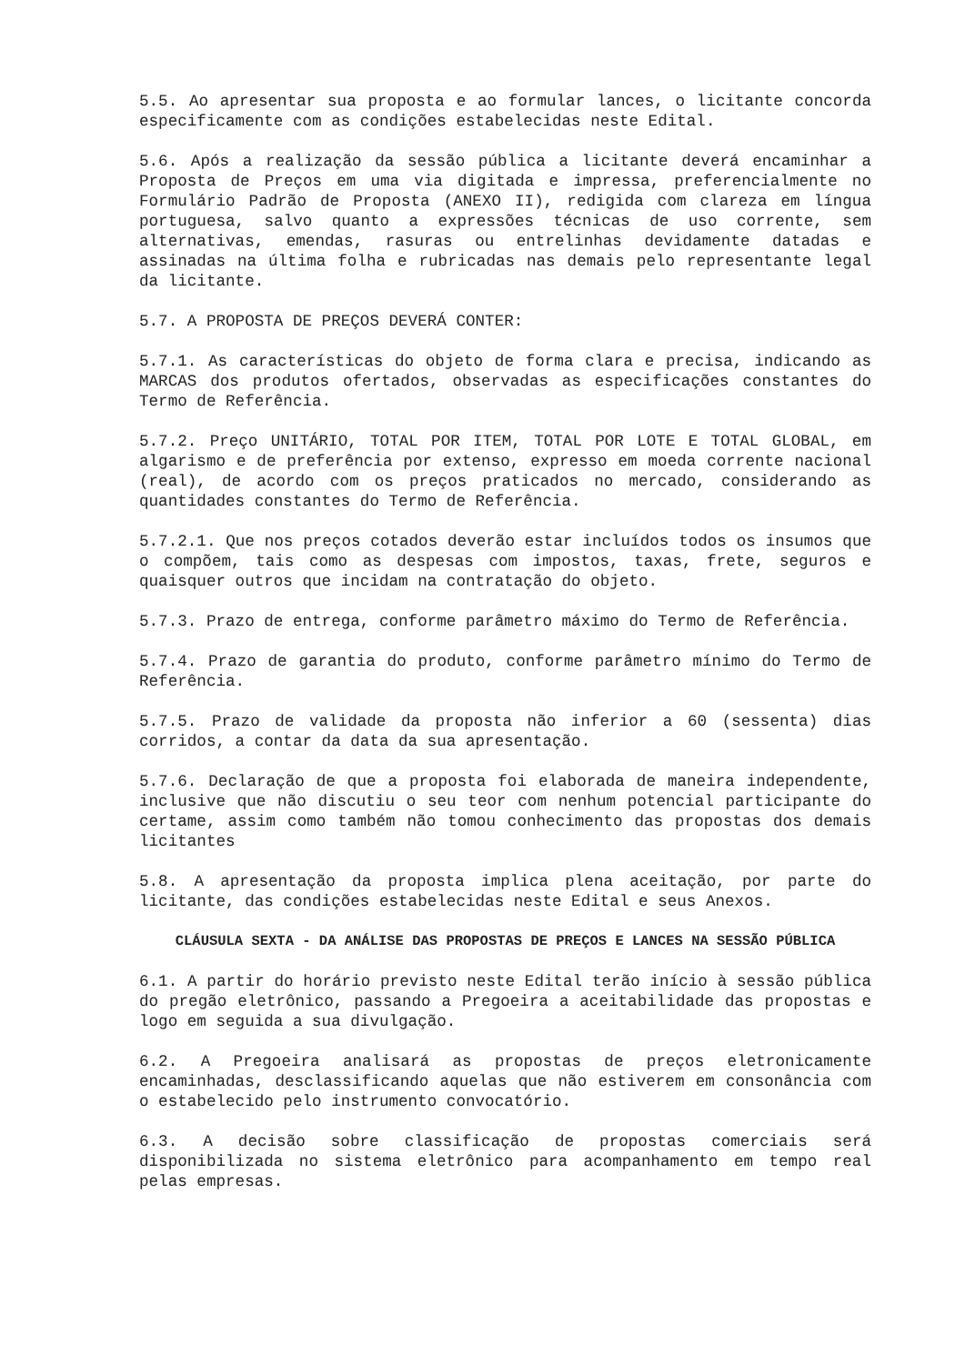5.5. Ao apresentar sua proposta e ao formular lances, o licitante concorda especificamente com as condições estabelecidas neste Edital.
5.6. Após a realização da sessão pública a licitante deverá encaminhar a Proposta de Preços em uma via digitada e impressa, preferencialmente no Formulário Padrão de Proposta (ANEXO II), redigida com clareza em língua portuguesa, salvo quanto a expressões técnicas de uso corrente, sem alternativas, emendas, rasuras ou entrelinhas devidamente datadas e assinadas na última folha e rubricadas nas demais pelo representante legal da licitante.
5.7. A PROPOSTA DE PREÇOS DEVERÁ CONTER:
5.7.1. As características do objeto de forma clara e precisa, indicando as MARCAS dos produtos ofertados, observadas as especificações constantes do Termo de Referência.
5.7.2. Preço UNITÁRIO, TOTAL POR ITEM, TOTAL POR LOTE E TOTAL GLOBAL, em algarismo e de preferência por extenso, expresso em moeda corrente nacional (real), de acordo com os preços praticados no mercado, considerando as quantidades constantes do Termo de Referência.
5.7.2.1. Que nos preços cotados deverão estar incluídos todos os insumos que o compõem, tais como as despesas com impostos, taxas, frete, seguros e quaisquer outros que incidam na contratação do objeto.
5.7.3. Prazo de entrega, conforme parâmetro máximo do Termo de Referência.
5.7.4. Prazo de garantia do produto, conforme parâmetro mínimo do Termo de Referência.
5.7.5. Prazo de validade da proposta não inferior a 60 (sessenta) dias corridos, a contar da data da sua apresentação.
5.7.6. Declaração de que a proposta foi elaborada de maneira independente, inclusive que não discutiu o seu teor com nenhum potencial participante do certame, assim como também não tomou conhecimento das propostas dos demais licitantes
5.8. A apresentação da proposta implica plena aceitação, por parte do licitante, das condições estabelecidas neste Edital e seus Anexos.
CLÁUSULA SEXTA - DA ANÁLISE DAS PROPOSTAS DE PREÇOS E LANCES NA SESSÃO PÚBLICA
6.1. A partir do horário previsto neste Edital terão início à sessão pública do pregão eletrônico, passando a Pregoeira a aceitabilidade das propostas e logo em seguida a sua divulgação.
6.2. A Pregoeira analisará as propostas de preços eletronicamente encaminhadas, desclassificando aquelas que não estiverem em consonância com o estabelecido pelo instrumento convocatório.
6.3. A decisão sobre classificação de propostas comerciais será disponibilizada no sistema eletrônico para acompanhamento em tempo real pelas empresas.